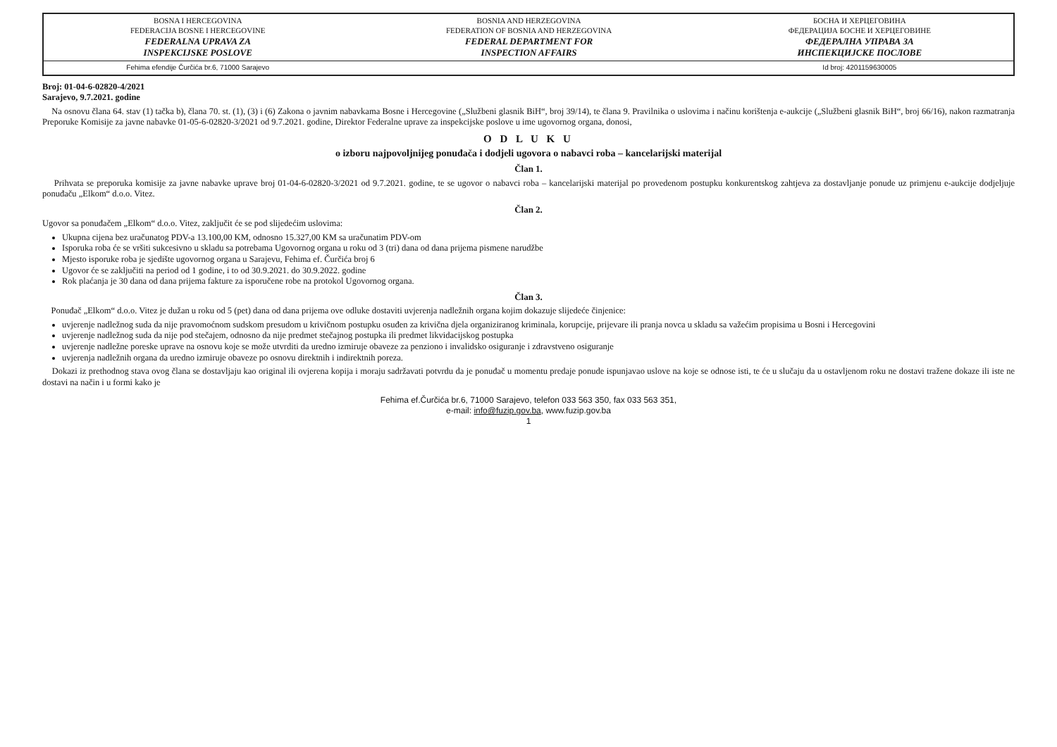| BOSNA I HERCEGOVINA FEDERACIJA BOSNE I HERCEGOVINE FEDERALNA UPRAVA ZA INSPEKCIJSKE POSLOVE | BOSNIA AND HERZEGOVINA FEDERATION OF BOSNIA AND HERZEGOVINA FEDERAL DEPARTMENT FOR INSPECTION AFFAIRS | БОСНА И ХЕРЦЕГОВИНА ФЕДЕРАЦИЈА БОСНЕ И ХЕРЦЕГОВИНЕ ФЕДЕРАЛНА УПРАВА ЗА ИНСПЕКЦИЈСКЕ ПОСЛОВЕ |
| Fehima efendije Čurčića br.6, 71000 Sarajevo | | Id broj: 4201159630005 |
Broj: 01-04-6-02820-4/2021
Sarajevo, 9.7.2021. godine
Na osnovu člana 64. stav (1) tačka b), člana 70. st. (1), (3) i (6) Zakona o javnim nabavkama Bosne i Hercegovine („Službeni glasnik BiH“, broj 39/14), te člana 9. Pravilnika o uslovima i načinu korištenja e-aukcije („Službeni glasnik BiH“, broj 66/16), nakon razmatranja Preporuke Komisije za javne nabavke 01-05-6-02820-3/2021 od 9.7.2021. godine, Direktor Federalne uprave za inspekcijske poslove u ime ugovornog organa, donosi,
O D L U K U
o izboru najpovoljnijeg ponuđača i dodjeli ugovora o nabavci roba – kancelarijski materijal
Član 1.
Prihvata se preporuka komisije za javne nabavke uprave broj 01-04-6-02820-3/2021 od 9.7.2021. godine, te se ugovor o nabavci roba – kancelarijski materijal po provedenom postupku konkurentskog zahtjeva za dostavljanje ponude uz primjenu e-aukcije dodjeljuje ponuđaču „Elkom“ d.o.o. Vitez.
Član 2.
Ugovor sa ponuđačem „Elkom“ d.o.o. Vitez, zaključit će se pod slijedećim uslovima:
Ukupna cijena bez uračunatog PDV-a 13.100,00 KM, odnosno 15.327,00 KM sa uračunatim PDV-om
Isporuka roba će se vršiti sukcesivno u skladu sa potrebama Ugovornog organa u roku od 3 (tri) dana od dana prijema pismene narudžbe
Mjesto isporuke roba je sjedište ugovornog organa u Sarajevu, Fehima ef. Čurčića broj 6
Ugovor će se zaključiti na period od 1 godine, i to od 30.9.2021. do 30.9.2022. godine
Rok plaćanja je 30 dana od dana prijema fakture za isporučene robe na protokol Ugovornog organa.
Član 3.
Ponuđač „Elkom“ d.o.o. Vitez je dužan u roku od 5 (pet) dana od dana prijema ove odluke dostaviti uvjerenja nadležnih organa kojim dokazuje slijedeće činjenice:
uvjerenje nadležnog suda da nije pravomoćnom sudskom presudom u krivičnom postupku osuđen za krivična djela organiziranog kriminala, korupcije, prijevare ili pranja novca u skladu sa važećim propisima u Bosni i Hercegovini
uvjerenje nadležnog suda da nije pod stečajem, odnosno da nije predmet stečajnog postupka ili predmet likvidacijskog postupka
uvjerenje nadležne poreske uprave na osnovu koje se može utvrditi da uredno izmiruje obaveze za penziono i invalidsko osiguranje i zdravstveno osiguranje
uvjerenja nadležnih organa da uredno izmiruje obaveze po osnovu direktnih i indirektnih poreza.
Dokazi iz prethodnog stava ovog člana se dostavljaju kao original ili ovjerena kopija i moraju sadržavati potvrdu da je ponuđač u momentu predaje ponude ispunjavao uslove na koje se odnose isti, te će u slučaju da u ostavljenom roku ne dostavi tražene dokaze ili iste ne dostavi na način i u formi kako je
Fehima ef.Čurčića br.6, 71000 Sarajevo, telefon 033 563 350, fax 033 563 351,
e-mail: info@fuzip.gov.ba, www.fuzip.gov.ba
1